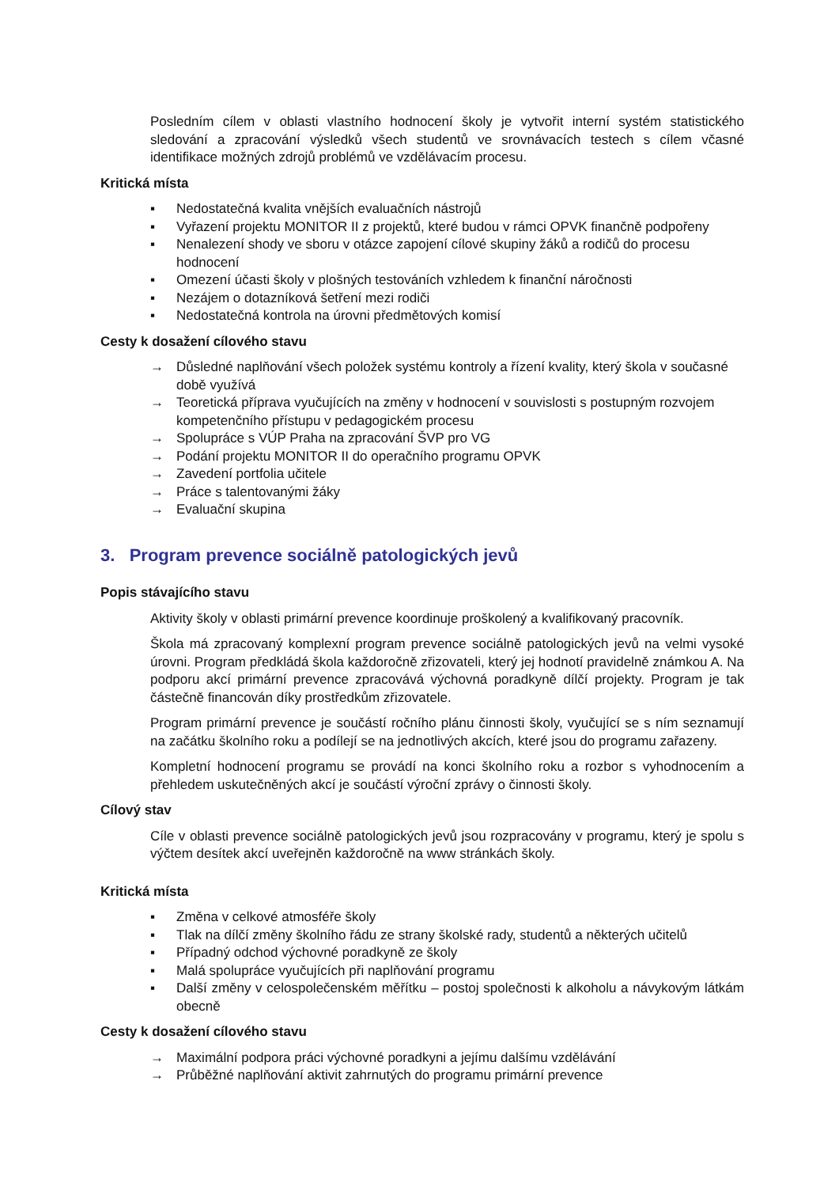Posledním cílem v oblasti vlastního hodnocení školy je vytvořit interní systém statistického sledování a zpracování výsledků všech studentů ve srovnávacích testech s cílem včasné identifikace možných zdrojů problémů ve vzdělávacím procesu.
Kritická místa
▪ Nedostatečná kvalita vnějších evaluačních nástrojů
▪ Vyřazení projektu MONITOR II z projektů, které budou v rámci OPVK finančně podpořeny
▪ Nenalezení shody ve sboru v otázce zapojení cílové skupiny žáků a rodičů do procesu hodnocení
▪ Omezení účasti školy v plošných testováních vzhledem k finanční náročnosti
▪ Nezájem o dotazníková šetření mezi rodiči
▪ Nedostatečná kontrola na úrovni předmětových komisí
Cesty k dosažení cílového stavu
→ Důsledné naplňování všech položek systému kontroly a řízení kvality, který škola v současné době využívá
→ Teoretická příprava vyučujících na změny v hodnocení v souvislosti s postupným rozvojem kompetenčního přístupu v pedagogickém procesu
→ Spolupráce s VÚP Praha na zpracování ŠVP pro VG
→ Podání projektu MONITOR II do operačního programu OPVK
→ Zavedení portfolia učitele
→ Práce s talentovanými žáky
→ Evaluační skupina
3. Program prevence sociálně patologických jevů
Popis stávajícího stavu
Aktivity školy v oblasti primární prevence koordinuje proškolený a kvalifikovaný pracovník.
Škola má zpracovaný komplexní program prevence sociálně patologických jevů na velmi vysoké úrovni. Program předkládá škola každoročně zřizovateli, který jej hodnotí pravidelně známkou A. Na podporu akcí primární prevence zpracovává výchovná poradkyně dílčí projekty. Program je tak částečně financován díky prostředkům zřizovatele.
Program primární prevence je součástí ročního plánu činnosti školy, vyučující se s ním seznamují na začátku školního roku a podílejí se na jednotlivých akcích, které jsou do programu zařazeny.
Kompletní hodnocení programu se provádí na konci školního roku a rozbor s vyhodnocením a přehledem uskutečněných akcí je součástí výroční zprávy o činnosti školy.
Cílový stav
Cíle v oblasti prevence sociálně patologických jevů jsou rozpracovány v programu, který je spolu s výčtem desítek akcí uveřejněn každoročně na www stránkách školy.
Kritická místa
▪ Změna v celkové atmosféře školy
▪ Tlak na dílčí změny školního řádu ze strany školské rady, studentů a některých učitelů
▪ Případný odchod výchovné poradkyně ze školy
▪ Malá spolupráce vyučujících při naplňování programu
▪ Další změny v celospolečenském měřítku – postoj společnosti k alkoholu a návykovým látkám obecně
Cesty k dosažení cílového stavu
→ Maximální podpora práci výchovné poradkyni a jejímu dalšímu vzdělávání
→ Průběžné naplňování aktivit zahrnutých do programu primární prevence